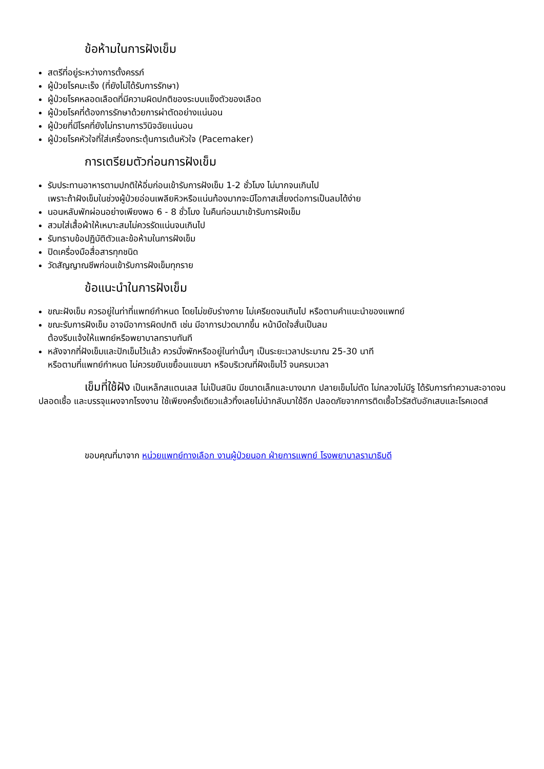ข้อห้ามในการฝังเข็ม
สตรีที่อยู่ระหว่างการตั้งครรภ์
ผู้ป่วยโรคมะเร็ง (ที่ยังไม่ได้รับการรักษา)
ผู้ป่วยโรคหลอดเลือดที่มีความผิดปกติของระบบแข็งตัวของเลือด
ผู้ป่วยโรคที่ต้องการรักษาด้วยการผ่าตัดอย่างแน่นอน
ผู้ป่วยที่มีโรคที่ยังไม่ทราบการวินิจฉัยแน่นอน
ผู้ป่วยโรคหัวใจที่ใส่เครื่องกระตุ้นการเต้นหัวใจ (Pacemaker)
การเตรียมตัวก่อนการฝังเข็ม
รับประทานอาหารตามปกติให้อิ่มก่อนเข้ารับการฝังเข็ม 1-2 ชั่วโมง ไม่มากจนเกินไป
เพราะถ้าฝังเข็มในช่วงผู้ป่วยอ่อนเพลียหิวหรือแน่นท้องมากจะมีโอกาสเสี่ยงต่อการเป็นลมได้ง่าย
นอนหลับพักผ่อนอย่างเพียงพอ 6 - 8 ชั่วโมง ในคืนก่อนมาเข้ารับการฝังเข็ม
สวมใส่เสื้อผ้าให้เหมาะสมไม่ควรรัดแน่นจนเกินไป
รับทราบข้อปฏิบัติตัวและข้อห้ามในการฝังเข็ม
ปิดเครื่องมือสื่อสารทุกชนิด
วัดสัญญาณชีพก่อนเข้ารับการฝังเข็มทุกราย
ข้อแนะนำในการฝังเข็ม
ขณะฝังเข็ม ควรอยู่ในท่าที่แพทย์กำหนด โดยไม่ขยับร่างกาย ไม่เครียดจนเกินไป หรือตามคำแนะนำของแพทย์
ขณะรับการฝังเข็ม อาจมีอาการผิดปกติ เช่น มีอาการปวดมากขึ้น หน้ามืดใจสั่นเป็นลม
ต้องรีบแจ้งให้แพทย์หรือพยาบาลทราบทันที
หลังจากที่ฝังเข็มและปักเข็มไว้แล้ว ควรนั่งพักหรืออยู่ในท่านั้นๆ เป็นระยะเวลาประมาณ 25-30 นาที
หรือตามที่แพทย์กำหนด ไม่ควรขยับเขยื้อนแขนขา หรือบริเวณที่ฝังเข็มไว้ จนครบเวลา
เข็มที่ใช้ฝัง เป็นเหล็กสแตนเลส ไม่เป็นสนิม มีขนาดเล็กและบางมาก ปลายเข็มไม่ตัด ไม่กลวงไม่มีรู ได้รับการทำความสะอาดจนปลอดเชื้อ และบรรจุแผงจากโรงงาน ใช้เพียงครั้งเดียวแล้วทิ้งเลยไม่นำกลับมาใช้อีก ปลอดภัยจากการติดเชื้อไวรัสตับอักเสบและโรคเอดส์
ขอบคุณที่มาจาก หน่วยแพทย์ทางเลือก งานผู้ป่วยนอก ฝ่ายการแพทย์ โรงพยาบาลรามาธิบดี